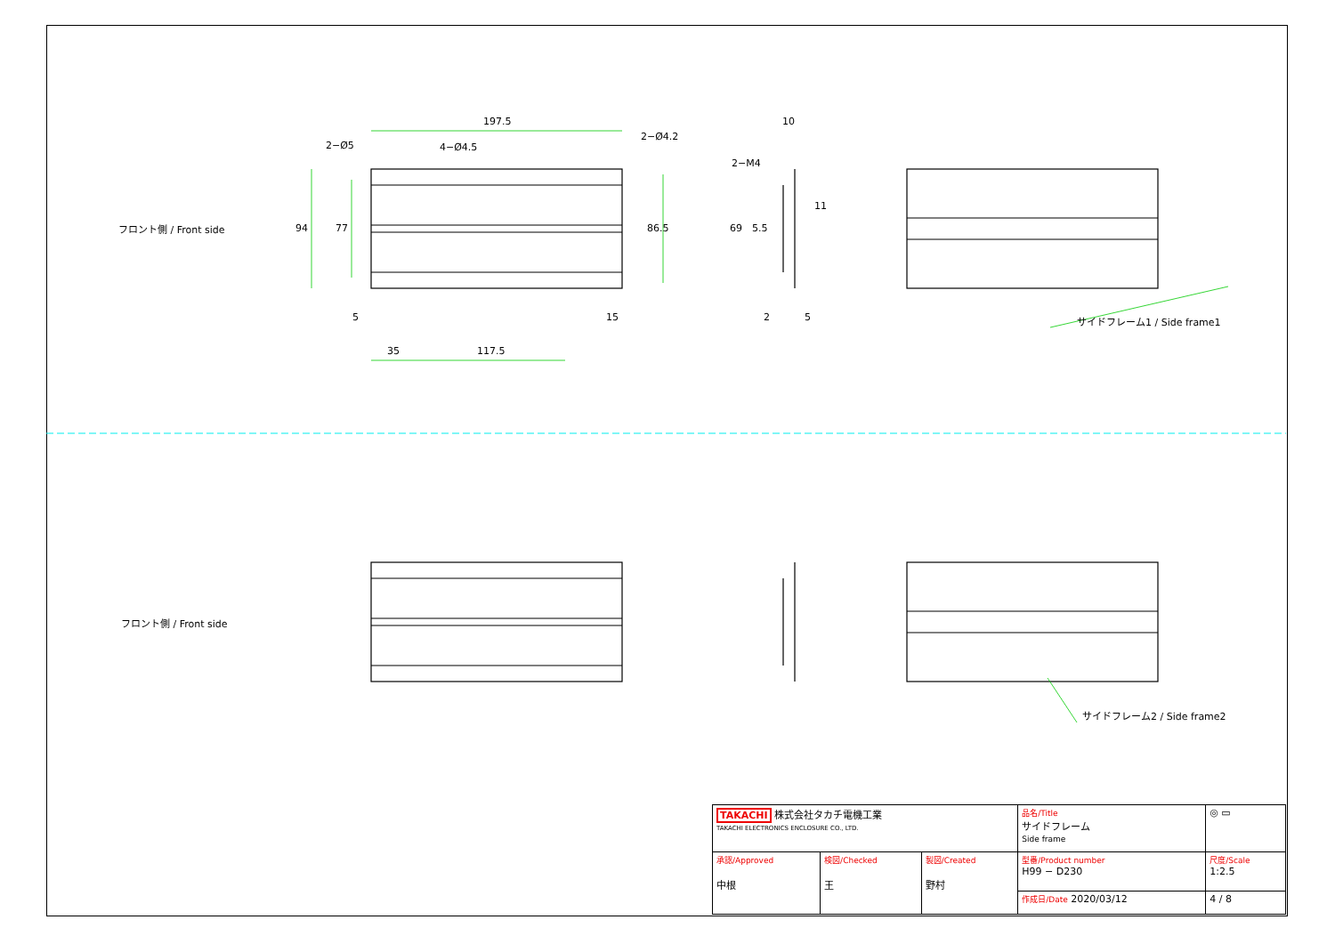フロント側 / Front side
197.5
2−Ø5 4−Ø4.5
2−Ø4.2
94 77 86.5
5 15
35 117.5
10
2−M4
69 5.5
11
2 5 サイドフレーム1 / Side frame1
フロント側 / Front side
サイドフレーム2 / Side frame2
| TAKACHI 株式会社タカチ電機工業 TAKACHI ELECTRONICS ENCLOSURE CO., LTD. | | | 品名/Title サイドフレーム Side frame | ◎ ▭ |
| 承認/Approved 中根 | 検図/Checked 王 | 製図/Created 野村 | 型番/Product number H99 − D230 | 尺度/Scale 1:2.5 |
| | | | 作成日/Date 2020/03/12 | 4 / 8 |